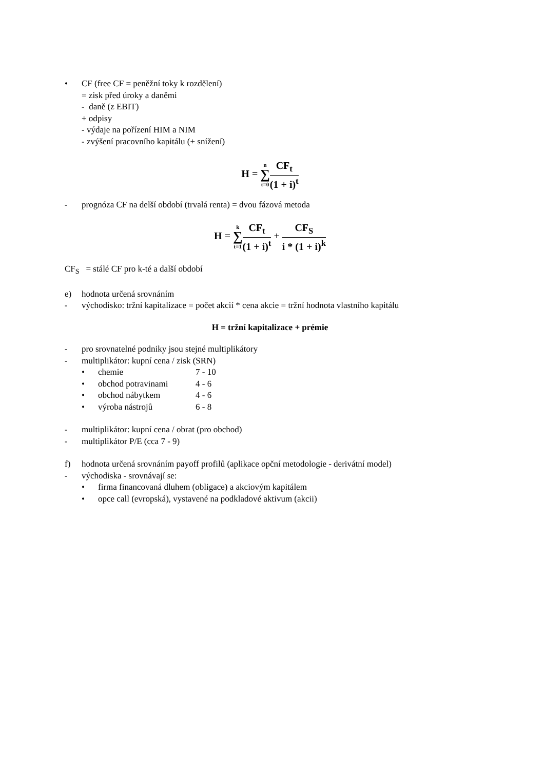• CF (free CF = peněžní toky k rozdělení)
= zisk před úroky a daněmi
- daně (z EBIT)
+ odpisy
- výdaje na pořízení HIM a NIM
- zvýšení pracovního kapitálu (+ snížení)
H = n ∑ t=0 CF<sub>t</sub> (1 + i)<sup>t</sup>
- prognóza CF na delší období (trvalá renta) = dvou fázová metoda
H = k ∑ t=1 CF<sub>t</sub> (1 + i)<sup>t</sup> + CF<sub>S</sub> i * (1 + i)<sup>k</sup>
CF<sub>S</sub> = stálé CF pro k-té a další období
e) hodnota určená srovnáním
- východisko: tržní kapitalizace = počet akcií * cena akcie = tržní hodnota vlastního kapitálu
H = tržní kapitalizace + prémie
- pro srovnatelné podniky jsou stejné multiplikátory
- multiplikátor: kupní cena / zisk (SRN)
• chemie 7 - 10
• obchod potravinami 4 - 6
• obchod nábytkem 4 - 6
• výroba nástrojů 6 - 8
- multiplikátor: kupní cena / obrat (pro obchod)
- multiplikátor P/E (cca 7 - 9)
f) hodnota určená srovnáním payoff profilů (aplikace opční metodologie - derivátní model)
- východiska - srovnávají se:
• firma financovaná dluhem (obligace) a akciovým kapitálem
• opce call (evropská), vystavené na podkladové aktivum (akcii)